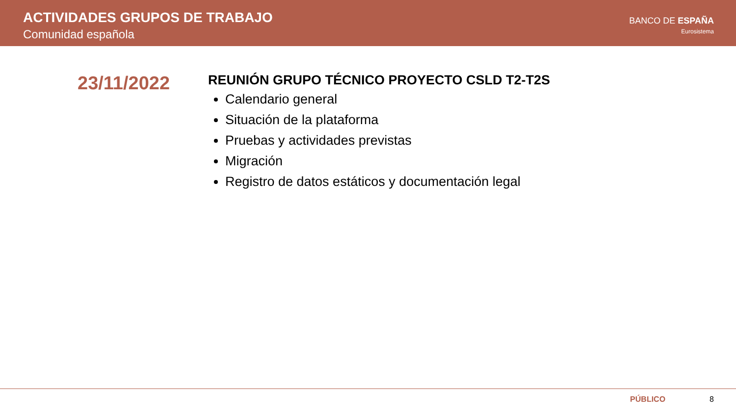ACTIVIDADES GRUPOS DE TRABAJO
Comunidad española
BANCO DE ESPAÑA
Eurosistema
23/11/2022
REUNIÓN GRUPO TÉCNICO PROYECTO CSLD T2-T2S
Calendario general
Situación de la plataforma
Pruebas y actividades previstas
Migración
Registro de datos estáticos y documentación legal
PÚBLICO 8